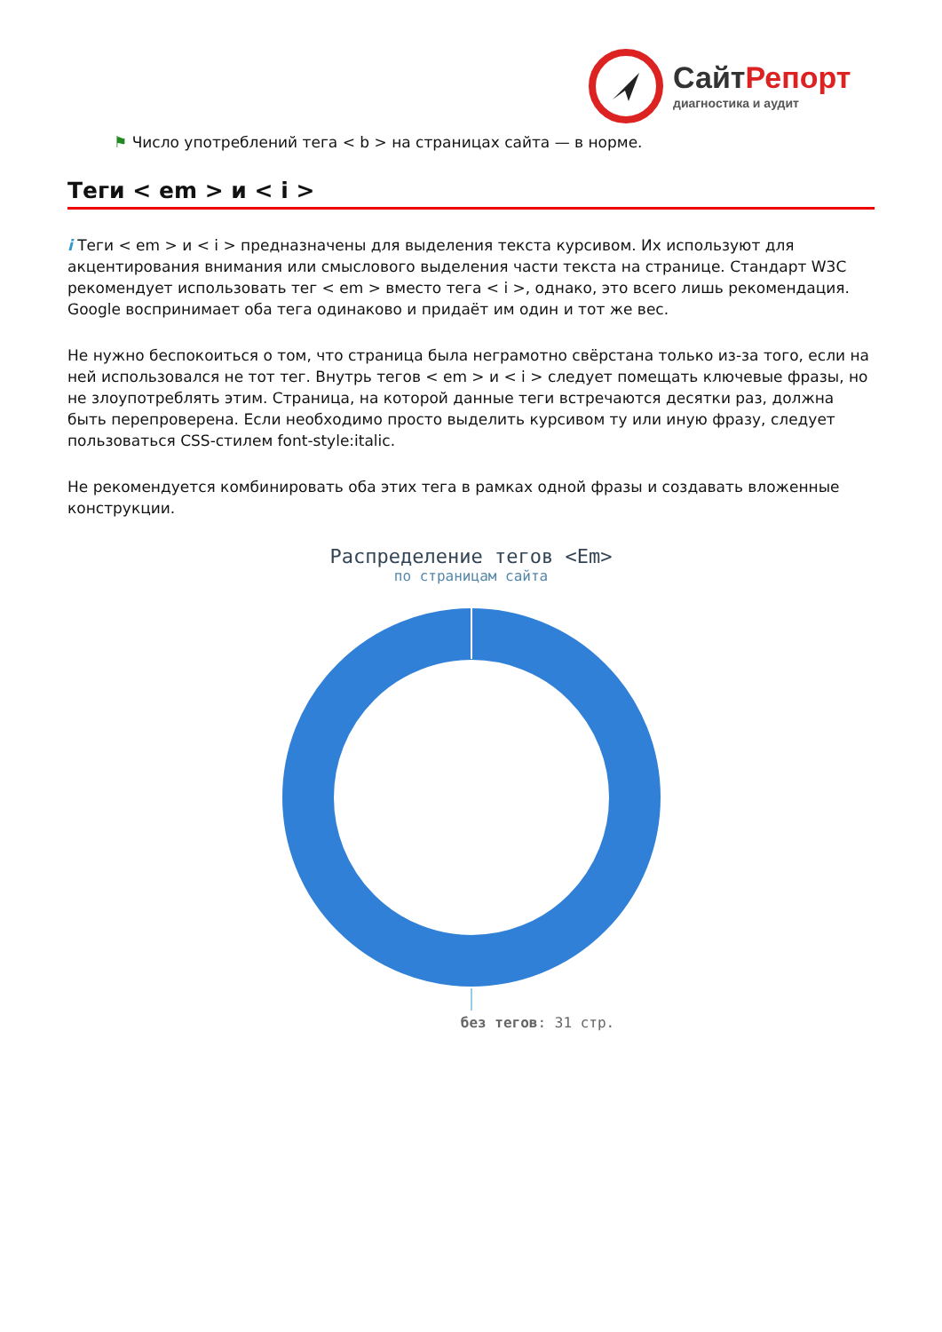СайтРепорт
диагностика и аудит
⚑ Число употреблений тега < b > на страницах сайта — в норме.
Теги < em > и < i >
i Теги < em > и < i > предназначены для выделения текста курсивом. Их используют для акцентирования внимания или смыслового выделения части текста на странице. Стандарт W3C рекомендует использовать тег < em > вместо тега < i >, однако, это всего лишь рекомендация. Google воспринимает оба тега одинаково и придаёт им один и тот же вес.
Не нужно беспокоиться о том, что страница была неграмотно свёрстана только из-за того, если на ней использовался не тот тег. Внутрь тегов < em > и < i > следует помещать ключевые фразы, но не злоупотреблять этим. Страница, на которой данные теги встречаются десятки раз, должна быть перепроверена. Если необходимо просто выделить курсивом ту или иную фразу, следует пользоваться CSS-стилем font-style:italic.
Не рекомендуется комбинировать оба этих тега в рамках одной фразы и создавать вложенные конструкции.
Распределение тегов <Em>
по страницам сайта
без тегов: 31 стр.